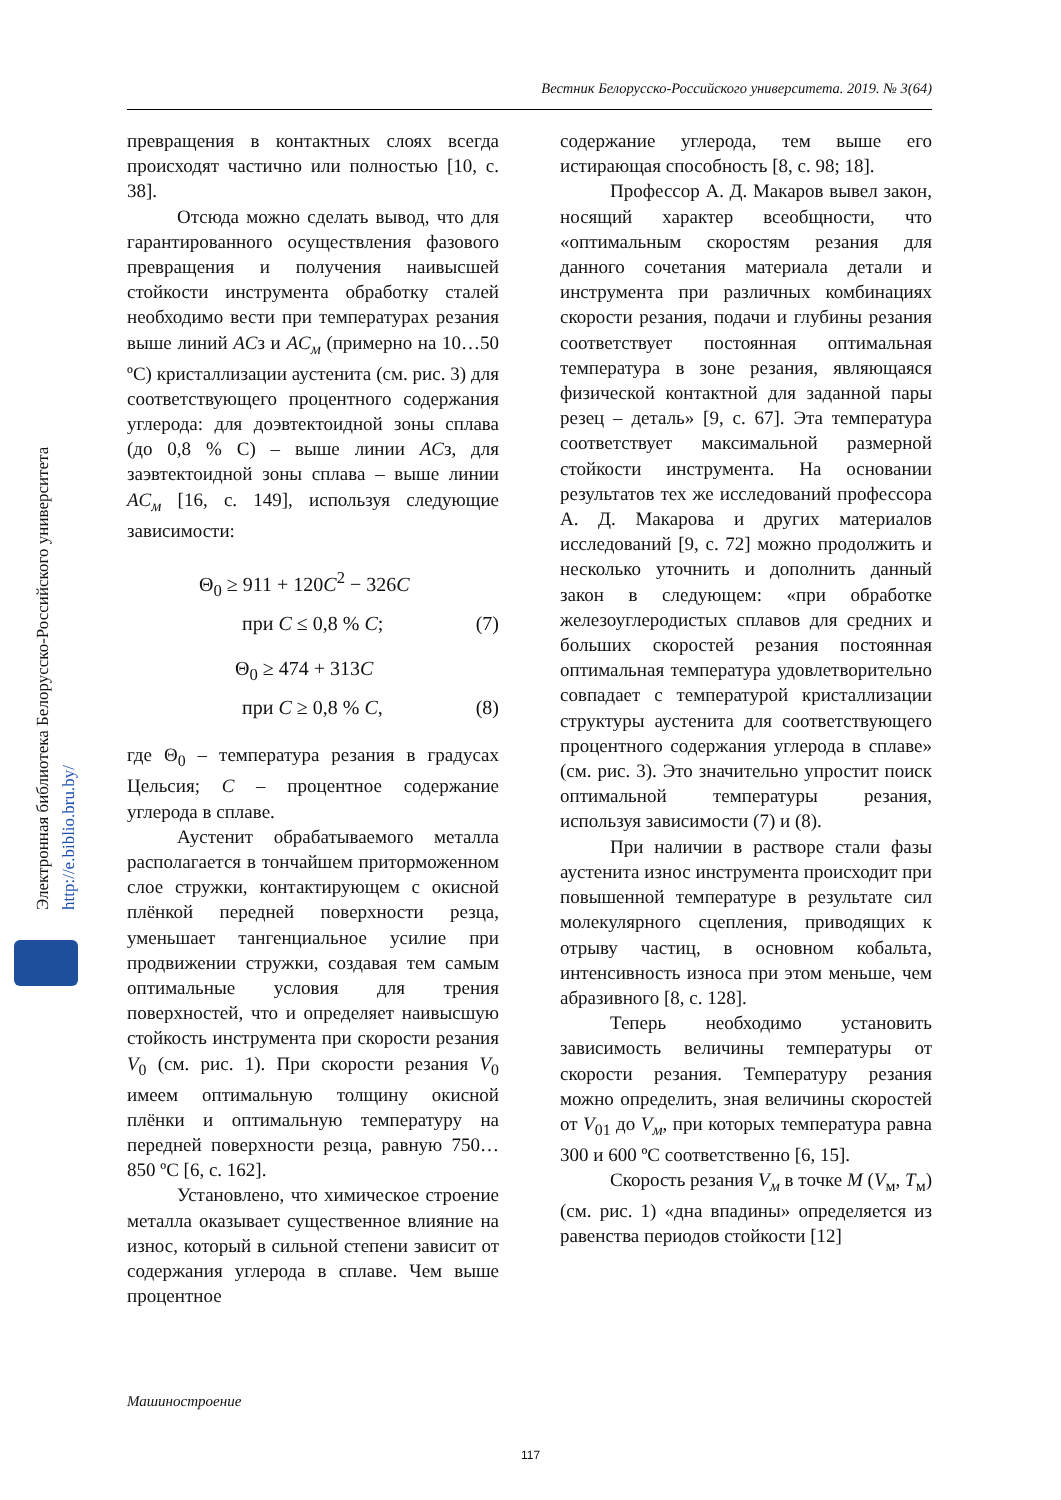Вестник Белорусско-Российского университета. 2019. № 3(64)
Электронная библиотека Белорусско-Российского университета
http://e.biblio.bru.by/
превращения в контактных слоях всегда происходят частично или полностью [10, с. 38].
Отсюда можно сделать вывод, что для гарантированного осуществления фазового превращения и получения наивысшей стойкости инструмента обработку сталей необходимо вести при температурах резания выше линий ACз и AC<sub>м</sub> (примерно на 10…50 ºС) кристаллизации аустенита (см. рис. 3) для соответствующего процентного содержания углерода: для доэвтектоидной зоны сплава (до 0,8 % С) – выше линии ACз, для заэвтектоидной зоны сплава – выше линии AC<sub>м</sub> [16, с. 149], используя следующие зависимости:
Θ<sub>0</sub> ≥ 911 + 120C<sup>2</sup> − 326C
при C ≤ 0,8 % C; (7)
Θ<sub>0</sub> ≥ 474 + 313C
при C ≥ 0,8 % C, (8)
где Θ<sub>0</sub> – температура резания в градусах Цельсия; C – процентное содержание углерода в сплаве.
Аустенит обрабатываемого металла располагается в тончайшем приторможенном слое стружки, контактирующем с окисной плёнкой передней поверхности резца, уменьшает тангенциальное усилие при продвижении стружки, создавая тем самым оптимальные условия для трения поверхностей, что и определяет наивысшую стойкость инструмента при скорости резания V<sub>0</sub> (см. рис. 1). При скорости резания V<sub>0</sub> имеем оптимальную толщину окисной плёнки и оптимальную температуру на передней поверхности резца, равную 750…850 ºС [6, с. 162].
Установлено, что химическое строение металла оказывает существенное влияние на износ, который в сильной степени зависит от содержания углерода в сплаве. Чем выше процентное
содержание углерода, тем выше его истирающая способность [8, с. 98; 18].
Профессор А. Д. Макаров вывел закон, носящий характер всеобщности, что «оптимальным скоростям резания для данного сочетания материала детали и инструмента при различных комбинациях скорости резания, подачи и глубины резания соответствует постоянная оптимальная температура в зоне резания, являющаяся физической контактной для заданной пары резец – деталь» [9, с. 67]. Эта температура соответствует максимальной размерной стойкости инструмента. На основании результатов тех же исследований профессора А. Д. Макарова и других материалов исследований [9, с. 72] можно продолжить и несколько уточнить и дополнить данный закон в следующем: «при обработке железоуглеродистых сплавов для средних и больших скоростей резания постоянная оптимальная температура удовлетворительно совпадает с температурой кристаллизации структуры аустенита для соответствующего процентного содержания углерода в сплаве» (см. рис. 3). Это значительно упростит поиск оптимальной температуры резания, используя зависимости (7) и (8).
При наличии в растворе стали фазы аустенита износ инструмента происходит при повышенной температуре в результате сил молекулярного сцепления, приводящих к отрыву частиц, в основном кобальта, интенсивность износа при этом меньше, чем абразивного [8, с. 128].
Теперь необходимо установить зависимость величины температуры от скорости резания. Температуру резания можно определить, зная величины скоростей от V<sub>01</sub> до V<sub>м</sub>, при которых температура равна 300 и 600 ºС соответственно [6, 15].
Скорость резания V<sub>м</sub> в точке М (V<sub>м</sub>, T<sub>м</sub>) (см. рис. 1) «дна впадины» определяется из равенства периодов стойкости [12]
Машиностроение
117